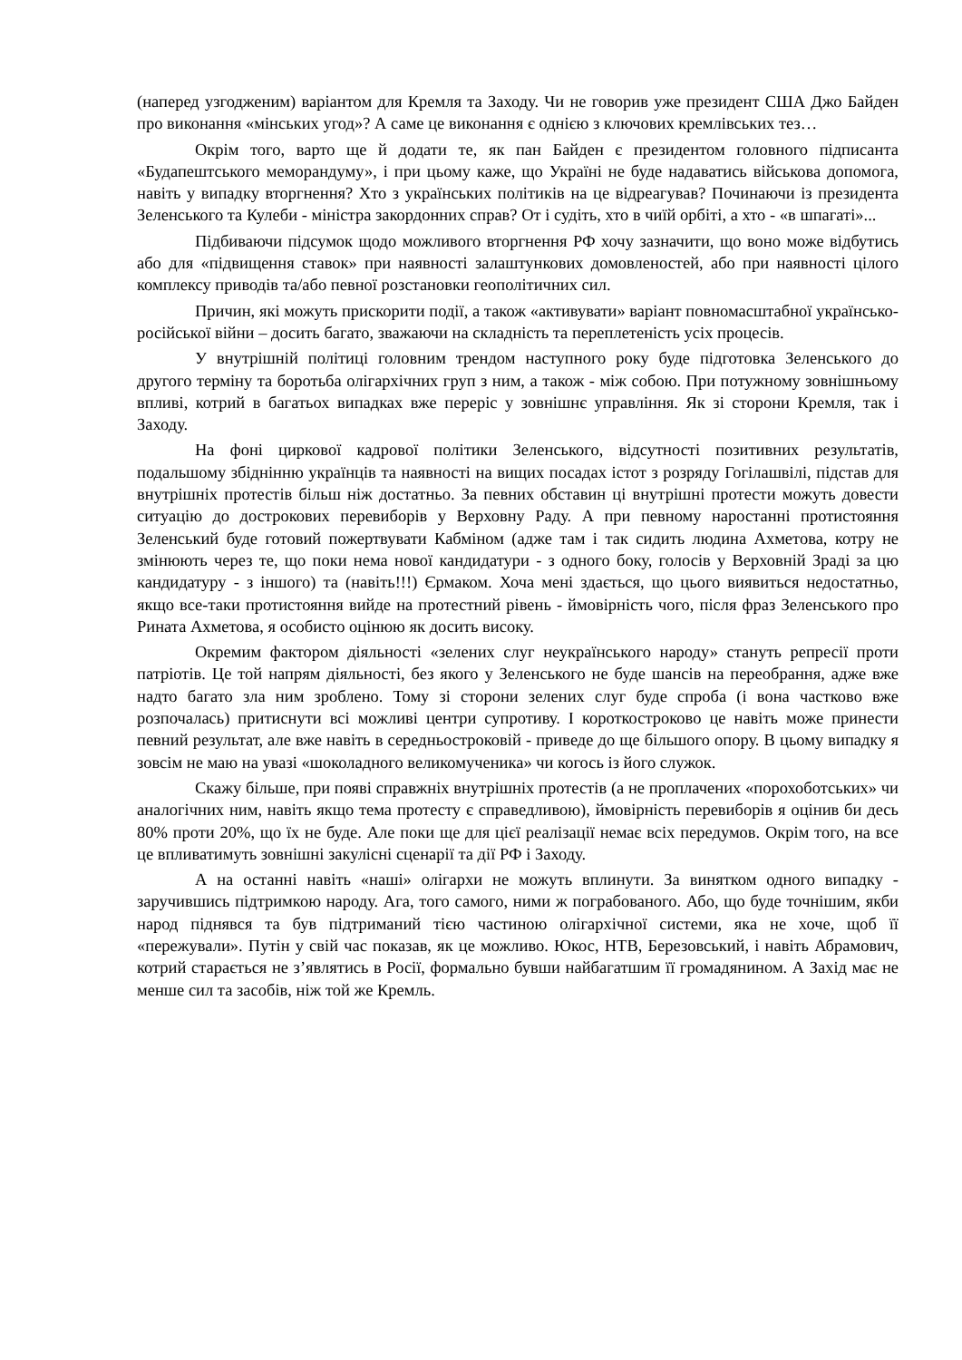(наперед узгодженим) варіантом для Кремля та Заходу. Чи не говорив уже президент США Джо Байден про виконання «мінських угод»? А саме це виконання є однією з ключових кремлівських тез…
Окрім того, варто ще й додати те, як пан Байден є президентом головного підписанта «Будапештського меморандуму», і при цьому каже, що Україні не буде надаватись військова допомога, навіть у випадку вторгнення? Хто з українських політиків на це відреагував? Починаючи із президента Зеленського та Кулеби - міністра закордонних справ? От і судіть, хто в чиїй орбіті, а хто - «в шпагаті»...
Підбиваючи підсумок щодо можливого вторгнення РФ хочу зазначити, що воно може відбутись або для «підвищення ставок» при наявності залаштункових домовленостей, або при наявності цілого комплексу приводів та/або певної розстановки геополітичних сил.
Причин, які можуть прискорити події, а також «активувати» варіант повномасштабної українсько-російської війни – досить багато, зважаючи на складність та переплетеність усіх процесів.
У внутрішній політиці головним трендом наступного року буде підготовка Зеленського до другого терміну та боротьба олігархічних груп з ним, а також - між собою. При потужному зовнішньому впливі, котрий в багатьох випадках вже переріс у зовнішнє управління. Як зі сторони Кремля, так і Заходу.
На фоні циркової кадрової політики Зеленського, відсутності позитивних результатів, подальшому збіднінню українців та наявності на вищих посадах істот з розряду Гогілашвілі, підстав для внутрішніх протестів більш ніж достатньо. За певних обставин ці внутрішні протести можуть довести ситуацію до дострокових перевиборів у Верховну Раду. А при певному наростанні протистояння Зеленський буде готовий пожертвувати Кабміном (адже там і так сидить людина Ахметова, котру не змінюють через те, що поки нема нової кандидатури - з одного боку, голосів у Верховній Зраді за цю кандидатуру - з іншого) та (навіть!!!) Єрмаком. Хоча мені здається, що цього виявиться недостатньо, якщо все-таки протистояння вийде на протестний рівень - ймовірність чого, після фраз Зеленського про Рината Ахметова, я особисто оцінюю як досить високу.
Окремим фактором діяльності «зелених слуг неукраїнського народу» стануть репресії проти патріотів. Це той напрям діяльності, без якого у Зеленського не буде шансів на переобрання, адже вже надто багато зла ним зроблено. Тому зі сторони зелених слуг буде спроба (і вона частково вже розпочалась) притиснути всі можливі центри супротиву. І короткостроково це навіть може принести певний результат, але вже навіть в середньостроковій - приведе до ще більшого опору. В цьому випадку я зовсім не маю на увазі «шоколадного великомученика» чи когось із його служок.
Скажу більше, при появі справжніх внутрішніх протестів (а не проплачених «порохоботських» чи аналогічних ним, навіть якщо тема протесту є справедливою), ймовірність перевиборів я оцінив би десь 80% проти 20%, що їх не буде. Але поки ще для цієї реалізації немає всіх передумов. Окрім того, на все це впливатимуть зовнішні закулісні сценарії та дії РФ і Заходу.
А на останні навіть «наші» олігархи не можуть вплинути. За винятком одного випадку - заручившись підтримкою народу. Ага, того самого, ними ж пограбованого. Або, що буде точнішим, якби народ піднявся та був підтриманий тією частиною олігархічної системи, яка не хоче, щоб її «пережували». Путін у свій час показав, як це можливо. Юкос, НТВ, Березовський, і навіть Абрамович, котрий старається не з’являтись в Росії, формально бувши найбагатшим її громадянином. А Захід має не менше сил та засобів, ніж той же Кремль.